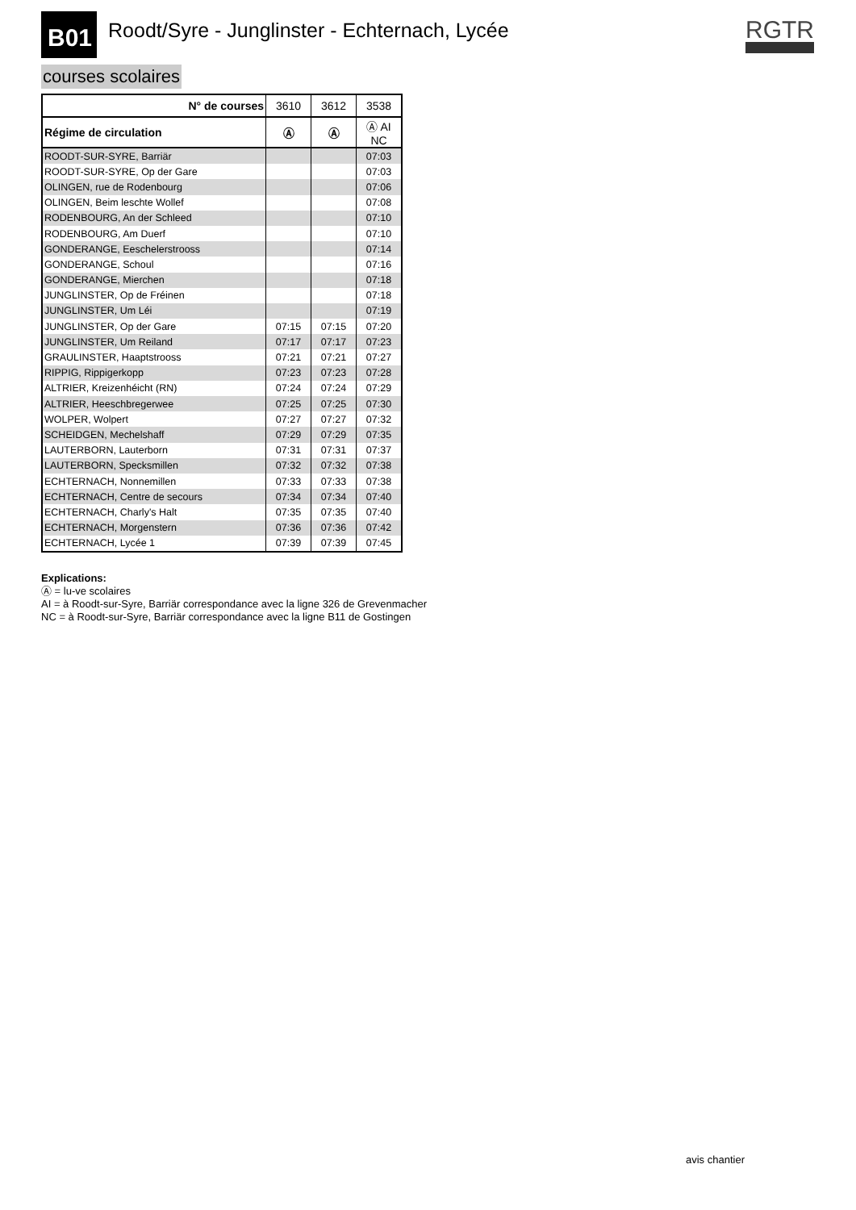B01 Roodt/Syre - Junglinster - Echternach, Lycée RGTR
courses scolaires
| N° de courses | 3610 | 3612 | 3538 |
| --- | --- | --- | --- |
| Régime de circulation | Ⓐ | Ⓐ | Ⓐ AI NC |
| ROODT-SUR-SYRE, Barriär | | | 07:03 |
| ROODT-SUR-SYRE, Op der Gare | | | 07:03 |
| OLINGEN, rue de Rodenbourg | | | 07:06 |
| OLINGEN, Beim leschte Wollef | | | 07:08 |
| RODENBOURG, An der Schleed | | | 07:10 |
| RODENBOURG, Am Duerf | | | 07:10 |
| GONDERANGE, Eeschelerstrooss | | | 07:14 |
| GONDERANGE, Schoul | | | 07:16 |
| GONDERANGE, Mierchen | | | 07:18 |
| JUNGLINSTER, Op de Fréinen | | | 07:18 |
| JUNGLINSTER, Um Léi | | | 07:19 |
| JUNGLINSTER, Op der Gare | 07:15 | 07:15 | 07:20 |
| JUNGLINSTER, Um Reiland | 07:17 | 07:17 | 07:23 |
| GRAULINSTER, Haaptstrooss | 07:21 | 07:21 | 07:27 |
| RIPPIG, Rippigerkopp | 07:23 | 07:23 | 07:28 |
| ALTRIER, Kreizenhéicht (RN) | 07:24 | 07:24 | 07:29 |
| ALTRIER, Heeschbregerwee | 07:25 | 07:25 | 07:30 |
| WOLPER, Wolpert | 07:27 | 07:27 | 07:32 |
| SCHEIDGEN, Mechelshaff | 07:29 | 07:29 | 07:35 |
| LAUTERBORN, Lauterborn | 07:31 | 07:31 | 07:37 |
| LAUTERBORN, Specksmillen | 07:32 | 07:32 | 07:38 |
| ECHTERNACH, Nonnemillen | 07:33 | 07:33 | 07:38 |
| ECHTERNACH, Centre de secours | 07:34 | 07:34 | 07:40 |
| ECHTERNACH, Charly's Halt | 07:35 | 07:35 | 07:40 |
| ECHTERNACH, Morgenstern | 07:36 | 07:36 | 07:42 |
| ECHTERNACH, Lycée 1 | 07:39 | 07:39 | 07:45 |
Explications:
Ⓐ = lu-ve scolaires
AI = à Roodt-sur-Syre, Barriär correspondance avec la ligne 326 de Grevenmacher
NC = à Roodt-sur-Syre, Barriär correspondance avec la ligne B11 de Gostingen
avis chantier